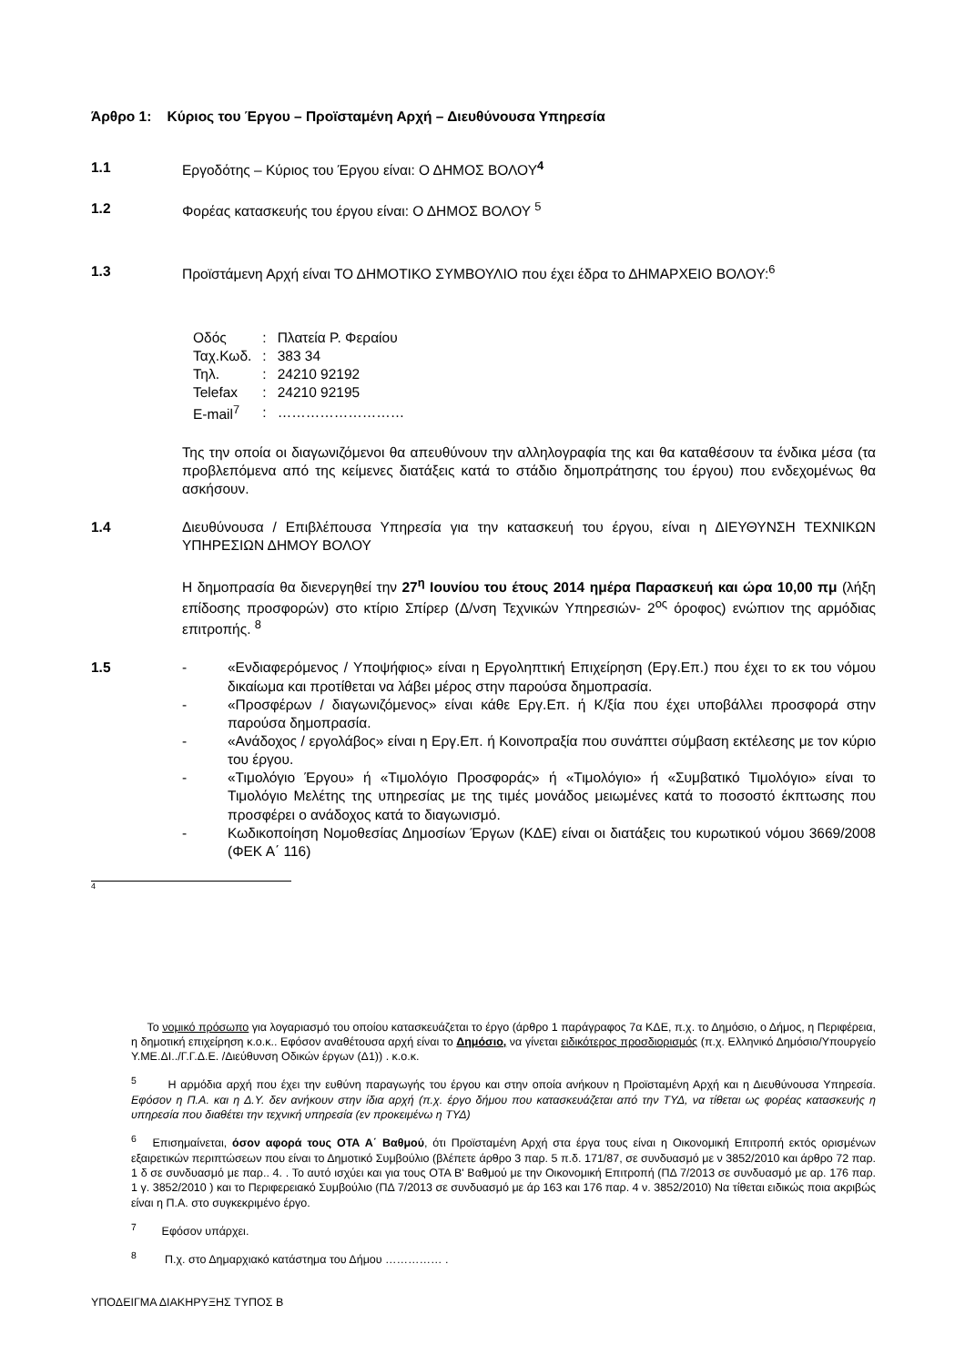Άρθρο 1: Κύριος του Έργου – Προϊσταμένη Αρχή – Διευθύνουσα Υπηρεσία
1.1 Εργοδότης – Κύριος του Έργου είναι: Ο ΔΗΜΟΣ ΒΟΛΟΥ<sup>4</sup>
1.2 Φορέας κατασκευής του έργου είναι: Ο ΔΗΜΟΣ ΒΟΛΟΥ <sup>5</sup>
1.3 Προϊστάμενη Αρχή είναι ΤΟ ΔΗΜΟΤΙΚΟ ΣΥΜΒΟΥΛΙΟ που έχει έδρα το ΔΗΜΑΡΧΕΙΟ ΒΟΛΟΥ:<sup>6</sup>
| Οδός | : | Πλατεία Ρ. Φεραίου |
| Ταχ.Κωδ. | : | 383 34 |
| Τηλ. | : | 24210 92192 |
| Telefax | : | 24210 92195 |
| E-mail<sup>7</sup> | : | ……………………… |
Της την οποία οι διαγωνιζόμενοι θα απευθύνουν την αλληλογραφία της και θα καταθέσουν τα ένδικα μέσα (τα προβλεπόμενα από της κείμενες διατάξεις κατά το στάδιο δημοπράτησης του έργου) που ενδεχομένως θα ασκήσουν.
1.4 Διευθύνουσα / Επιβλέπουσα Υπηρεσία για την κατασκευή του έργου, είναι η ΔΙΕΥΘΥΝΣΗ ΤΕΧΝΙΚΩΝ ΥΠΗΡΕΣΙΩΝ ΔΗΜΟΥ ΒΟΛΟΥ
Η δημοπρασία θα διενεργηθεί την 27<sup>η</sup> Ιουνίου του έτους 2014 ημέρα Παρασκευή και ώρα 10,00 πμ (λήξη επίδοσης προσφορών) στο κτίριο Σπίρερ (Δ/νση Τεχνικών Υπηρεσιών- 2<sup>ος</sup> όροφος) ενώπιον της αρμόδιας επιτροπής. <sup>8</sup>
1.5 - «Ενδιαφερόμενος / Υποψήφιος» είναι η Εργοληπτική Επιχείρηση (Εργ.Επ.) που έχει το εκ του νόμου δικαίωμα και προτίθεται να λάβει μέρος στην παρούσα δημοπρασία.
- «Προσφέρων / διαγωνιζόμενος» είναι κάθε Εργ.Επ. ή Κ/ξία που έχει υποβάλλει προσφορά στην παρούσα δημοπρασία.
- «Ανάδοχος / εργολάβος» είναι η Εργ.Επ. ή Κοινοπραξία που συνάπτει σύμβαση εκτέλεσης με τον κύριο του έργου.
- «Τιμολόγιο Έργου» ή «Τιμολόγιο Προσφοράς» ή «Τιμολόγιο» ή «Συμβατικό Τιμολόγιο» είναι το Τιμολόγιο Μελέτης της υπηρεσίας με της τιμές μονάδος μειωμένες κατά το ποσοστό έκπτωσης που προσφέρει ο ανάδοχος κατά το διαγωνισμό.
- Κωδικοποίηση Νομοθεσίας Δημοσίων Έργων (ΚΔΕ) είναι οι διατάξεις του κυρωτικού νόμου 3669/2008 (ΦΕΚ Α΄ 116)
4
Το νομικό πρόσωπο για λογαριασμό του οποίου κατασκευάζεται το έργο (άρθρο 1 παράγραφος 7α ΚΔΕ, π.χ. το Δημόσιο, ο Δήμος, η Περιφέρεια, η δημοτική επιχείρηση κ.ο.κ.. Εφόσον αναθέτουσα αρχή είναι το Δημόσιο, να γίνεται ειδικότερος προσδιορισμός (π.χ. Ελληνικό Δημόσιο/Υπουργείο Υ.ΜΕ.ΔΙ../Γ.Γ.Δ.Ε. /Διεύθυνση Οδικών έργων (Δ1)) . κ.ο.κ.
<sup>5</sup> Η αρμόδια αρχή που έχει την ευθύνη παραγωγής του έργου και στην οποία ανήκουν η Προϊσταμένη Αρχή και η Διευθύνουσα Υπηρεσία. Εφόσον η Π.Α. και η Δ.Υ. δεν ανήκουν στην ίδια αρχή (π.χ. έργο δήμου που κατασκευάζεται από την ΤΥΔ, να τίθεται ως φορέας κατασκευής η υπηρεσία που διαθέτει την τεχνική υπηρεσία (εν προκειμένω η ΤΥΔ)
<sup>6</sup> Επισημαίνεται, όσον αφορά τους ΟΤΑ Α΄ Βαθμού, ότι Προϊσταμένη Αρχή στα έργα τους είναι η Οικονομική Επιτροπή εκτός ορισμένων εξαιρετικών περιπτώσεων που είναι το Δημοτικό Συμβούλιο (βλέπετε άρθρο 3 παρ. 5 π.δ. 171/87, σε συνδυασμό με ν 3852/2010 και άρθρο 72 παρ. 1 δ σε συνδυασμό με παρ.. 4. . Το αυτό ισχύει και για τους ΟΤΑ Β' Βαθμού με την Οικονομική Επιτροπή (ΠΔ 7/2013 σε συνδυασμό με αρ. 176 παρ. 1 γ. 3852/2010 ) και το Περιφερειακό Συμβούλιο (ΠΔ 7/2013 σε συνδυασμό με άρ 163 και 176 παρ. 4 ν. 3852/2010) Να τίθεται ειδικώς ποια ακριβώς είναι η Π.Α. στο συγκεκριμένο έργο.
<sup>7</sup> Εφόσον υπάρχει.
<sup>8</sup> Π.χ. στο Δημαρχιακό κατάστημα του Δήμου …………… .
ΥΠΟΔΕΙΓΜΑ ΔΙΑΚΗΡΥΞΗΣ ΤΥΠΟΣ Β